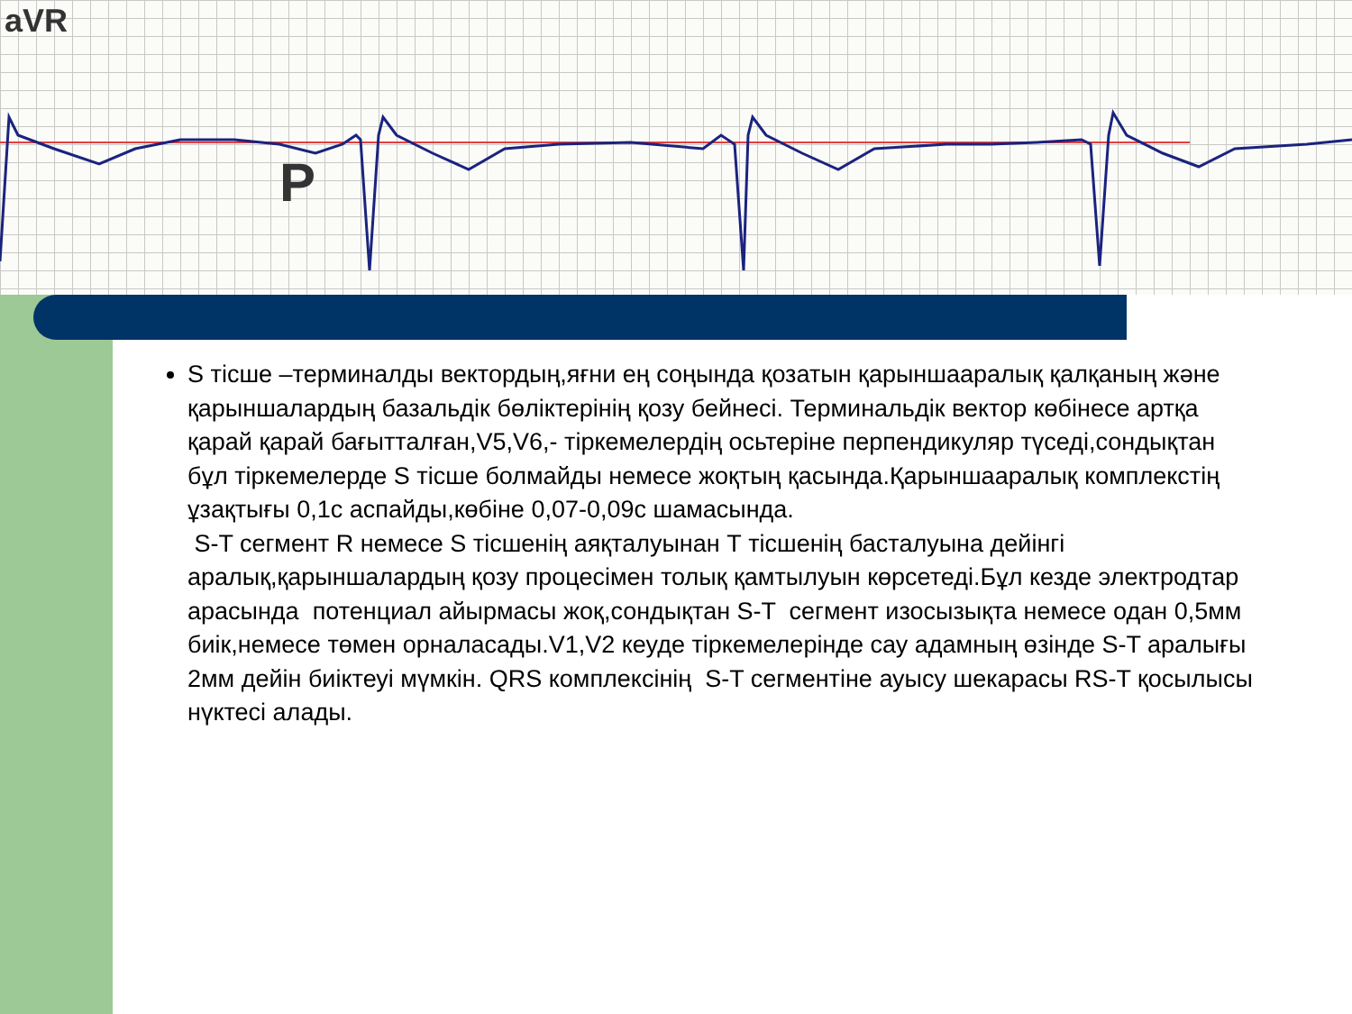aVR
P
S тісше –терминалды векторды‌ң,яғни ең соңында қозатын қарыншааралық қалқаның және қарыншалардың базальдік бөліктерінің қозу бейнесі. Терминальдік вектор көбінесе артқа қарай қарай бағытталған,V5,V6,- тіркемелердің осьтеріне перпендикуляр түседі,сондықтан бұл тіркемелерде S тісше болмайды немесе жоқтың қасында.Қарыншааралық комплекстің ұзақтығы 0,1с аспайды,көбіне 0,07-0,09с шамасында.
S-T сегмент R немесе S тісшенің аяқталуынан Т тісшенің басталуына дейінгі аралық,қарыншалардың қозу процесімен толық қамтылуын көрсетеді.Бұл кезде электродтар арасында потенциал айырмасы жоқ,сондықтан S-T сегмент изосызықта немесе одан 0,5мм биік,немесе төмен орналасады.V1,V2 кеуде тіркемелерінде сау адамның өзінде S-T аралығы 2мм дейін биіктеуі мүмкін. QRS комплексінің S-T сегментіне ауысу шекарасы RS-T қосылысы нүктесі алады.